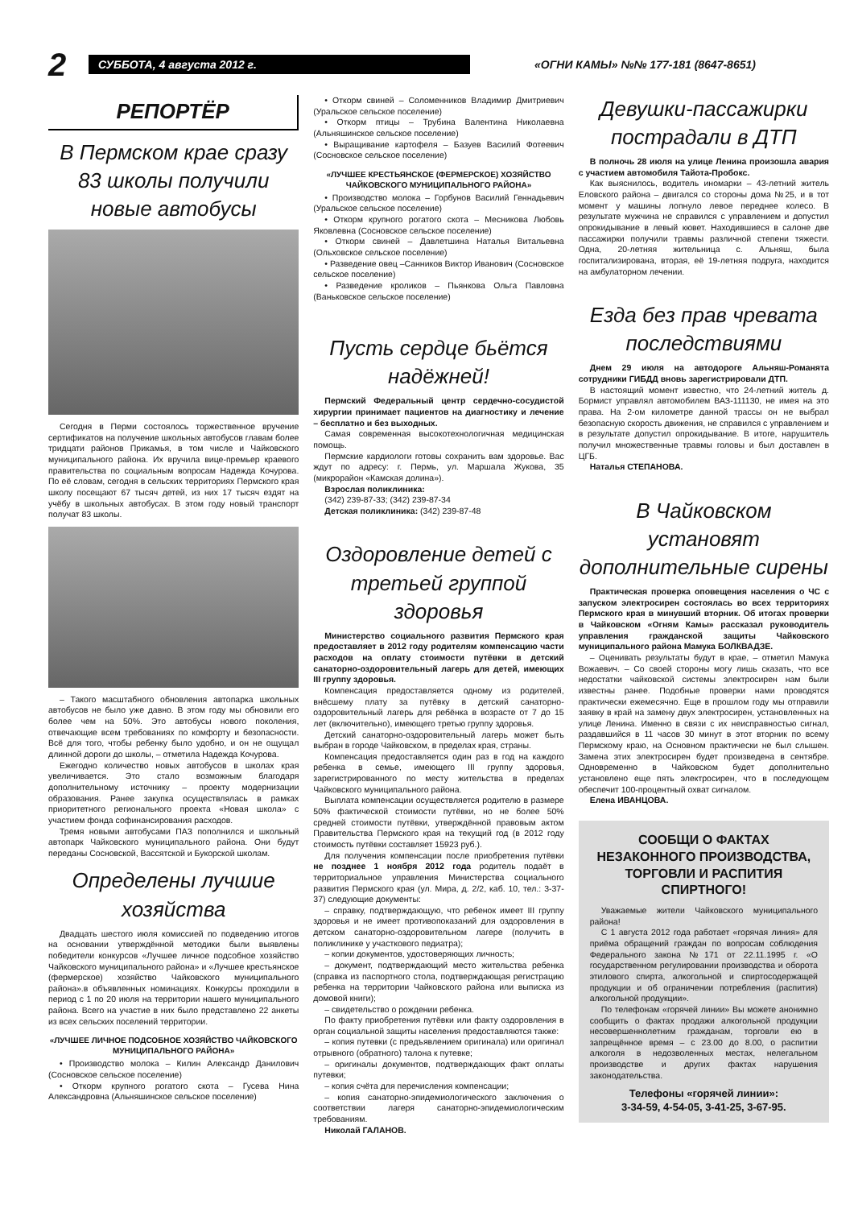2 СУББОТА, 4 августа 2012 г. «ОГНИ КАМЫ» №№ 177-181 (8647-8651)
РЕПОРТЁР
В Пермском крае сразу 83 школы получили новые автобусы
Сегодня в Перми состоялось торжественное вручение сертификатов на получение школьных автобусов главам более тридцати районов Прикамья, в том числе и Чайковского муниципального района. Их вручила вице-премьер краевого правительства по социальным вопросам Надежда Кочурова. По её словам, сегодня в сельских территориях Пермского края школу посещают 67 тысяч детей, из них 17 тысяч ездят на учёбу в школьных автобусах. В этом году новый транспорт получат 83 школы.
– Такого масштабного обновления автопарка школьных автобусов не было уже давно. В этом году мы обновили его более чем на 50%. Это автобусы нового поколения, отвечающие всем требованиях по комфорту и безопасности. Всё для того, чтобы ребенку было удобно, и он не ощущал длинной дороги до школы, – отметила Надежда Кочурова.
Ежегодно количество новых автобусов в школах края увеличивается. Это стало возможным благодаря дополнительному источнику – проекту модернизации образования. Ранее закупка осуществлялась в рамках приоритетного регионального проекта «Новая школа» с участием фонда софинансирования расходов.
Тремя новыми автобусами ПАЗ пополнился и школьный автопарк Чайковского муниципального района. Они будут переданы Сосновской, Вассятской и Букорской школам.
Определены лучшие хозяйства
Двадцать шестого июля комиссией по подведению итогов на основании утверждённой методики были выявлены победители конкурсов «Лучшее личное подсобное хозяйство Чайковского муниципального района» и «Лучшее крестьянское (фермерское) хозяйство Чайковского муниципального района».в объявленных номинациях. Конкурсы проходили в период с 1 по 20 июля на территории нашего муниципального района. Всего на участие в них было представлено 22 анкеты из всех сельских поселений территории.
«ЛУЧШЕЕ ЛИЧНОЕ ПОДСОБНОЕ ХОЗЯЙСТВО ЧАЙКОВСКОГО МУНИЦИПАЛЬНОГО РАЙОНА»
• Производство молока – Килин Александр Данилович (Сосновское сельское поселение)
• Откорм крупного рогатого скота – Гусева Нина Александровна (Альняшинское сельское поселение)
• Откорм свиней – Соломенников Владимир Дмитриевич (Уральское сельское поселение)
• Откорм птицы – Трубина Валентина Николаевна (Альняшинское сельское поселение)
• Выращивание картофеля – Базуев Василий Фотеевич (Сосновское сельское поселение)
«ЛУЧШЕЕ КРЕСТЬЯНСКОЕ (ФЕРМЕРСКОЕ) ХОЗЯЙСТВО ЧАЙКОВСКОГО МУНИЦИПАЛЬНОГО РАЙОНА»
• Производство молока – Горбунов Василий Геннадьевич (Уральское сельское поселение)
• Откорм крупного рогатого скота – Месникова Любовь Яковлевна (Сосновское сельское поселение)
• Откорм свиней – Давлетшина Наталья Витальевна (Ольховское сельское поселение)
• Разведение овец –Санников Виктор Иванович (Сосновское сельское поселение)
• Разведение кроликов – Пьянкова Ольга Павловна (Ваньковское сельское поселение)
Пусть сердце бьётся надёжней!
Пермский Федеральный центр сердечно-сосудистой хирургии принимает пациентов на диагностику и лечение – бесплатно и без выходных.
Самая современная высокотехнологичная медицинская помощь.
Пермские кардиологи готовы сохранить вам здоровье. Вас ждут по адресу: г. Пермь, ул. Маршала Жукова, 35 (микрорайон «Камская долина»).
Взрослая поликлиника:
(342) 239-87-33; (342) 239-87-34
Детская поликлиника: (342) 239-87-48
Оздоровление детей с третьей группой здоровья
Министерство социального развития Пермского края предоставляет в 2012 году родителям компенсацию части расходов на оплату стоимости путёвки в детский санаторно-оздоровительный лагерь для детей, имеющих III группу здоровья.
Компенсация предоставляется одному из родителей, внёсшему плату за путёвку в детский санаторно-оздоровительный лагерь для ребёнка в возрасте от 7 до 15 лет (включительно), имеющего третью группу здоровья.
Детский санаторно-оздоровительный лагерь может быть выбран в городе Чайковском, в пределах края, страны.
Компенсация предоставляется один раз в год на каждого ребенка в семье, имеющего III группу здоровья, зарегистрированного по месту жительства в пределах Чайковского муниципального района.
Выплата компенсации осуществляется родителю в размере 50% фактической стоимости путёвки, но не более 50% средней стоимости путёвки, утверждённой правовым актом Правительства Пермского края на текущий год (в 2012 году стоимость путёвки составляет 15923 руб.).
Для получения компенсации после приобретения путёвки не позднее 1 ноября 2012 года родитель подаёт в территориальное управления Министерства социального развития Пермского края (ул. Мира, д. 2/2, каб. 10, тел.: 3-37-37) следующие документы:
– справку, подтверждающую, что ребенок имеет III группу здоровья и не имеет противопоказаний для оздоровления в детском санаторно-оздоровительном лагере (получить в поликлинике у участкового педиатра);
– копии документов, удостоверяющих личность;
– документ, подтверждающий место жительства ребенка (справка из паспортного стола, подтверждающая регистрацию ребенка на территории Чайковского района или выписка из домовой книги);
– свидетельство о рождении ребенка.
По факту приобретения путёвки или факту оздоровления в орган социальной защиты населения предоставляются также:
– копия путевки (с предъявлением оригинала) или оригинал отрывного (обратного) талона к путевке;
– оригиналы документов, подтверждающих факт оплаты путевки;
– копия счёта для перечисления компенсации;
– копия санаторно-эпидемиологического заключения о соответствии лагеря санаторно-эпидемиологическим требованиям.
Николай ГАЛАНОВ.
Девушки-пассажирки пострадали в ДТП
В полночь 28 июля на улице Ленина произошла авария с участием автомобиля Тайота-Пробокс.
Как выяснилось, водитель иномарки – 43-летний житель Еловского района – двигался со стороны дома №25, и в тот момент у машины лопнуло левое переднее колесо. В результате мужчина не справился с управлением и допустил опрокидывание в левый кювет. Находившиеся в салоне две пассажирки получили травмы различной степени тяжести. Одна, 20-летняя жительница с. Альняш, была госпитализирована, вторая, её 19-летняя подруга, находится на амбулаторном лечении.
Езда без прав чревата последствиями
Днем 29 июля на автодороге Альняш-Романята сотрудники ГИБДД вновь зарегистрировали ДТП.
В настоящий момент известно, что 24-летний житель д. Бормист управлял автомобилем ВАЗ-111130, не имея на это права. На 2-ом километре данной трассы он не выбрал безопасную скорость движения, не справился с управлением и в результате допустил опрокидывание. В итоге, нарушитель получил множественные травмы головы и был доставлен в ЦГБ.
Наталья СТЕПАНОВА.
В Чайковском установят дополнительные сирены
Практическая проверка оповещения населения о ЧС с запуском электросирен состоялась во всех территориях Пермского края в минувший вторник. Об итогах проверки в Чайковском «Огням Камы» рассказал руководитель управления гражданской защиты Чайковского муниципального района Мамука БОЛКВАДЗЕ.
– Оценивать результаты будут в крае, – отметил Мамука Вожаевич. – Со своей стороны могу лишь сказать, что все недостатки чайковской системы электросирен нам были известны ранее. Подобные проверки нами проводятся практически ежемесячно. Еще в прошлом году мы отправили заявку в край на замену двух электросирен, установленных на улице Ленина. Именно в связи с их неисправностью сигнал, раздавшийся в 11 часов 30 минут в этот вторник по всему Пермскому краю, на Основном практически не был слышен. Замена этих электросирен будет произведена в сентябре. Одновременно в Чайковском будет дополнительно установлено еще пять электросирен, что в последующем обеспечит 100-процентный охват сигналом.
Елена ИВАНЦОВА.
СООБЩИ О ФАКТАХ НЕЗАКОННОГО ПРОИЗВОДСТВА, ТОРГОВЛИ И РАСПИТИЯ СПИРТНОГО!
Уважаемые жители Чайковского муниципального района!
С 1 августа 2012 года работает «горячая линия» для приёма обращений граждан по вопросам соблюдения Федерального закона №171 от 22.11.1995 г. «О государственном регулировании производства и оборота этилового спирта, алкогольной и спиртосодержащей продукции и об ограничении потребления (распития) алкогольной продукции».
По телефонам «горячей линии» Вы можете анонимно сообщить о фактах продажи алкогольной продукции несовершеннолетним гражданам, торговли ею в запрещённое время – с 23.00 до 8.00, о распитии алкоголя в недозволенных местах, нелегальном производстве и других фактах нарушения законодательства.
Телефоны «горячей линии»:
3-34-59, 4-54-05, 3-41-25, 3-67-95.